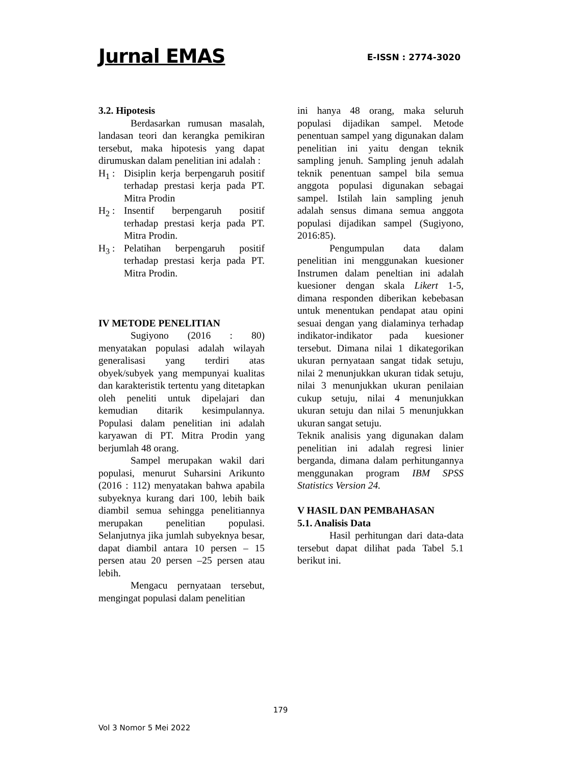Jurnal EMAS E-ISSN : 2774-3020
3.2. Hipotesis
Berdasarkan rumusan masalah, landasan teori dan kerangka pemikiran tersebut, maka hipotesis yang dapat dirumuskan dalam penelitian ini adalah :
H<sub>1</sub> : Disiplin kerja berpengaruh positif terhadap prestasi kerja pada PT. Mitra Prodin
H<sub>2</sub> : Insentif berpengaruh positif terhadap prestasi kerja pada PT. Mitra Prodin.
H<sub>3</sub> : Pelatihan berpengaruh positif terhadap prestasi kerja pada PT. Mitra Prodin.
IV METODE PENELITIAN
Sugiyono (2016 : 80) menyatakan populasi adalah wilayah generalisasi yang terdiri atas obyek/subyek yang mempunyai kualitas dan karakteristik tertentu yang ditetapkan oleh peneliti untuk dipelajari dan kemudian ditarik kesimpulannya. Populasi dalam penelitian ini adalah karyawan di PT. Mitra Prodin yang berjumlah 48 orang.
Sampel merupakan wakil dari populasi, menurut Suharsini Arikunto (2016 : 112) menyatakan bahwa apabila subyeknya kurang dari 100, lebih baik diambil semua sehingga penelitiannya merupakan penelitian populasi. Selanjutnya jika jumlah subyeknya besar, dapat diambil antara 10 persen – 15 persen atau 20 persen –25 persen atau lebih.
Mengacu pernyataan tersebut, mengingat populasi dalam penelitian
ini hanya 48 orang, maka seluruh populasi dijadikan sampel. Metode penentuan sampel yang digunakan dalam penelitian ini yaitu dengan teknik sampling jenuh. Sampling jenuh adalah teknik penentuan sampel bila semua anggota populasi digunakan sebagai sampel. Istilah lain sampling jenuh adalah sensus dimana semua anggota populasi dijadikan sampel (Sugiyono, 2016:85).
Pengumpulan data dalam penelitian ini menggunakan kuesioner Instrumen dalam peneltian ini adalah kuesioner dengan skala Likert 1-5, dimana responden diberikan kebebasan untuk menentukan pendapat atau opini sesuai dengan yang dialaminya terhadap indikator-indikator pada kuesioner tersebut. Dimana nilai 1 dikategorikan ukuran pernyataan sangat tidak setuju, nilai 2 menunjukkan ukuran tidak setuju, nilai 3 menunjukkan ukuran penilaian cukup setuju, nilai 4 menunjukkan ukuran setuju dan nilai 5 menunjukkan ukuran sangat setuju.
Teknik analisis yang digunakan dalam penelitian ini adalah regresi linier berganda, dimana dalam perhitungannya menggunakan program IBM SPSS Statistics Version 24.
V HASIL DAN PEMBAHASAN
5.1. Analisis Data
Hasil perhitungan dari data-data tersebut dapat dilihat pada Tabel 5.1 berikut ini.
179
Vol 3 Nomor 5 Mei 2022